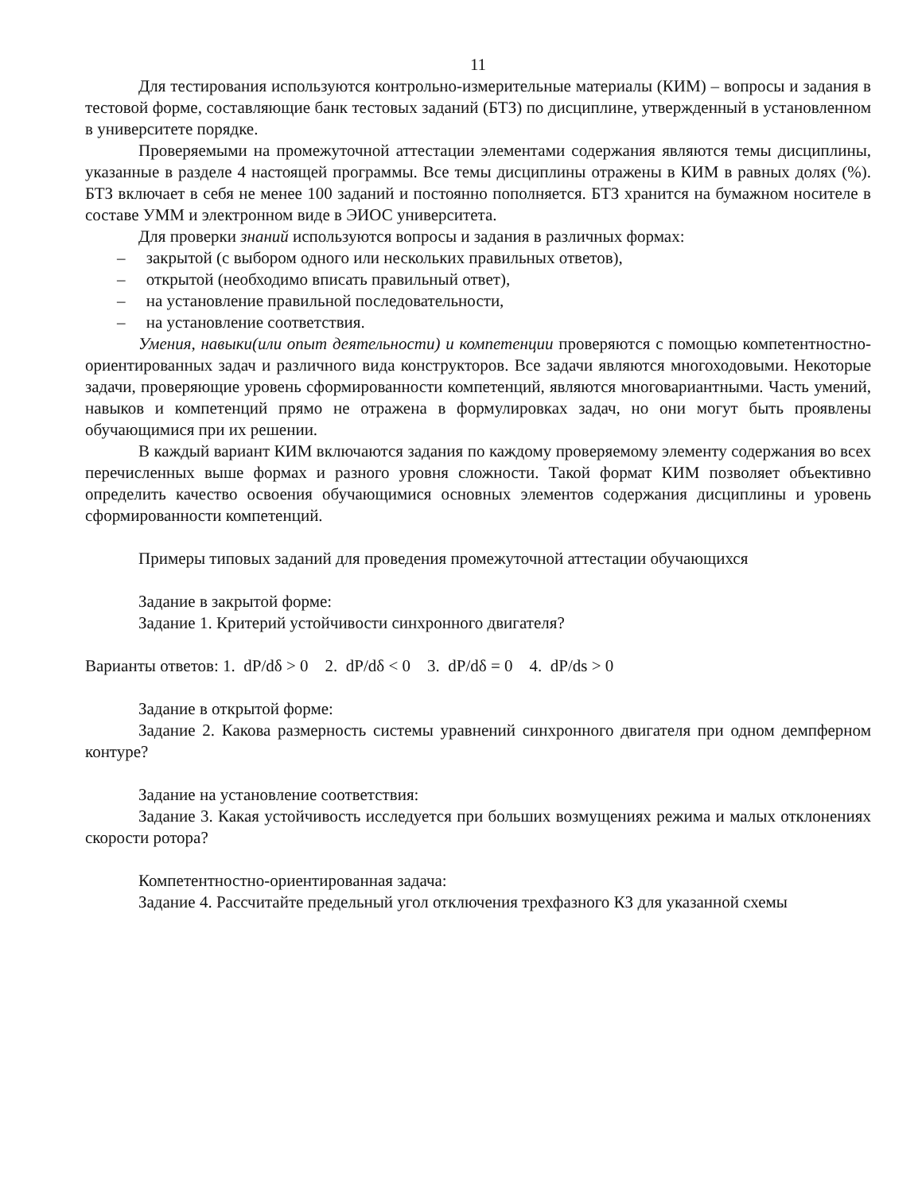11
Для тестирования используются контрольно-измерительные материалы (КИМ) – вопросы и задания в тестовой форме, составляющие банк тестовых заданий (БТЗ) по дисциплине, утвержденный в установленном в университете порядке.
Проверяемыми на промежуточной аттестации элементами содержания являются темы дисциплины, указанные в разделе 4 настоящей программы. Все темы дисциплины отражены в КИМ в равных долях (%). БТЗ включает в себя не менее 100 заданий и постоянно пополняется. БТЗ хранится на бумажном носителе в составе УММ и электронном виде в ЭИОС университета.
Для проверки знаний используются вопросы и задания в различных формах:
– закрытой (с выбором одного или нескольких правильных ответов),
– открытой (необходимо вписать правильный ответ),
– на установление правильной последовательности,
– на установление соответствия.
Умения, навыки(или опыт деятельности) и компетенции проверяются с помощью компетентностно-ориентированных задач и различного вида конструкторов. Все задачи являются многоходовыми. Некоторые задачи, проверяющие уровень сформированности компетенций, являются многовариантными. Часть умений, навыков и компетенций прямо не отражена в формулировках задач, но они могут быть проявлены обучающимися при их решении.
В каждый вариант КИМ включаются задания по каждому проверяемому элементу содержания во всех перечисленных выше формах и разного уровня сложности. Такой формат КИМ позволяет объективно определить качество освоения обучающимися основных элементов содержания дисциплины и уровень сформированности компетенций.
Примеры типовых заданий для проведения промежуточной аттестации обучающихся
Задание в закрытой форме:
Задание 1. Критерий устойчивости синхронного двигателя?
Варианты ответов: 1. dP/dδ > 0 2. dP/dδ < 0 3. dP/dδ = 0 4. dP/ds > 0
Задание в открытой форме:
Задание 2. Какова размерность системы уравнений синхронного двигателя при одном демпферном контуре?
Задание на установление соответствия:
Задание 3. Какая устойчивость исследуется при больших возмущениях режима и малых отклонениях скорости ротора?
Компетентностно-ориентированная задача:
Задание 4. Рассчитайте предельный угол отключения трехфазного КЗ для указанной схемы